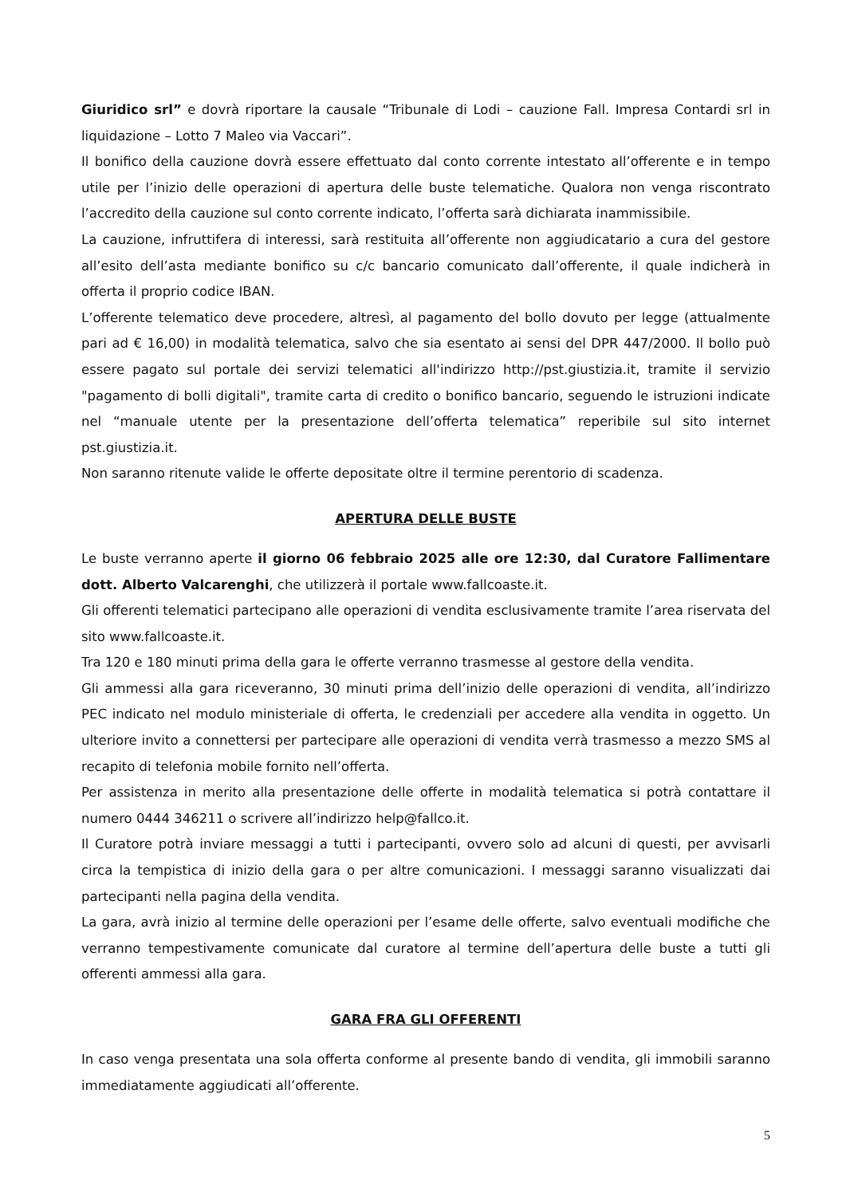Giuridico srl” e dovrà riportare la causale “Tribunale di Lodi – cauzione Fall. Impresa Contardi srl in liquidazione – Lotto 7 Maleo via Vaccari”.
Il bonifico della cauzione dovrà essere effettuato dal conto corrente intestato all’offerente e in tempo utile per l’inizio delle operazioni di apertura delle buste telematiche. Qualora non venga riscontrato l’accredito della cauzione sul conto corrente indicato, l’offerta sarà dichiarata inammissibile.
La cauzione, infruttifera di interessi, sarà restituita all’offerente non aggiudicatario a cura del gestore all’esito dell’asta mediante bonifico su c/c bancario comunicato dall’offerente, il quale indicherà in offerta il proprio codice IBAN.
L’offerente telematico deve procedere, altresì, al pagamento del bollo dovuto per legge (attualmente pari ad € 16,00) in modalità telematica, salvo che sia esentato ai sensi del DPR 447/2000. Il bollo può essere pagato sul portale dei servizi telematici all'indirizzo http://pst.giustizia.it, tramite il servizio "pagamento di bolli digitali", tramite carta di credito o bonifico bancario, seguendo le istruzioni indicate nel “manuale utente per la presentazione dell’offerta telematica” reperibile sul sito internet pst.giustizia.it.
Non saranno ritenute valide le offerte depositate oltre il termine perentorio di scadenza.
APERTURA DELLE BUSTE
Le buste verranno aperte il giorno 06 febbraio 2025 alle ore 12:30, dal Curatore Fallimentare dott. Alberto Valcarenghi, che utilizzerà il portale www.fallcoaste.it.
Gli offerenti telematici partecipano alle operazioni di vendita esclusivamente tramite l’area riservata del sito www.fallcoaste.it.
Tra 120 e 180 minuti prima della gara le offerte verranno trasmesse al gestore della vendita.
Gli ammessi alla gara riceveranno, 30 minuti prima dell’inizio delle operazioni di vendita, all’indirizzo PEC indicato nel modulo ministeriale di offerta, le credenziali per accedere alla vendita in oggetto. Un ulteriore invito a connettersi per partecipare alle operazioni di vendita verrà trasmesso a mezzo SMS al recapito di telefonia mobile fornito nell’offerta.
Per assistenza in merito alla presentazione delle offerte in modalità telematica si potrà contattare il numero 0444 346211 o scrivere all’indirizzo help@fallco.it.
Il Curatore potrà inviare messaggi a tutti i partecipanti, ovvero solo ad alcuni di questi, per avvisarli circa la tempistica di inizio della gara o per altre comunicazioni. I messaggi saranno visualizzati dai partecipanti nella pagina della vendita.
La gara, avrà inizio al termine delle operazioni per l’esame delle offerte, salvo eventuali modifiche che verranno tempestivamente comunicate dal curatore al termine dell’apertura delle buste a tutti gli offerenti ammessi alla gara.
GARA FRA GLI OFFERENTI
In caso venga presentata una sola offerta conforme al presente bando di vendita, gli immobili saranno immediatamente aggiudicati all’offerente.
5